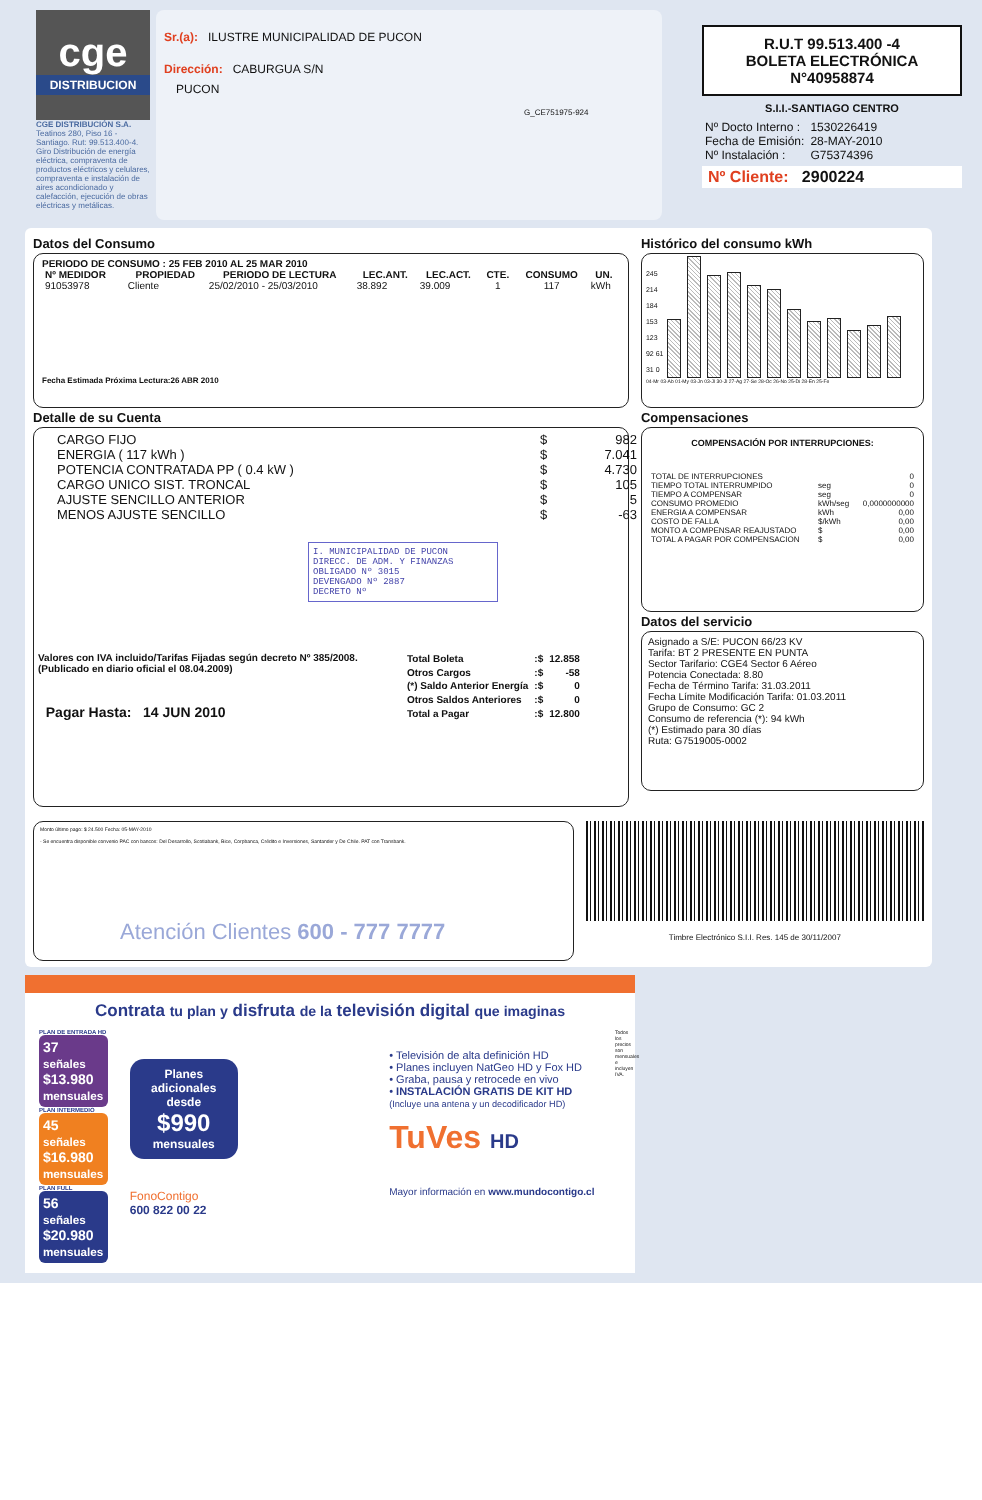cge
DISTRIBUCION
CGE DISTRIBUCIÓN S.A.
Teatinos 280, Piso 16 - Santiago. Rut: 99.513.400-4. Giro Distribución de energía eléctrica, compraventa de productos eléctricos y celulares, compraventa e instalación de aires acondicionado y calefacción, ejecución de obras eléctricas y metálicas.
Sr.(a): ILUSTRE MUNICIPALIDAD DE PUCON
Dirección: CABURGUA S/N
PUCON
G_CE751975-924
R.U.T 99.513.400 -4
BOLETA ELECTRÓNICA
N°40958874
S.I.I.-SANTIAGO CENTRO
| Nº Docto Interno : | 1530226419 |
| Fecha de Emisión: | 28-MAY-2010 |
| Nº Instalación : | G75374396 |
Nº Cliente: 2900224
Datos del Consumo
PERIODO DE CONSUMO : 25 FEB 2010 AL 25 MAR 2010
| Nº MEDIDOR | PROPIEDAD | PERIODO DE LECTURA | LEC.ANT. | LEC.ACT. | CTE. | CONSUMO | UN. |
| --- | --- | --- | --- | --- | --- | --- | --- |
| 91053978 | Cliente | 25/02/2010 - 25/03/2010 | 38.892 | 39.009 | 1 | 117 | kWh |
Fecha Estimada Próxima Lectura:26 ABR 2010
Detalle de su Cuenta
| CARGO FIJO | $ | 982 |
| ENERGIA ( 117 kWh ) | $ | 7.041 |
| POTENCIA CONTRATADA PP ( 0.4 kW ) | $ | 4.730 |
| CARGO UNICO SIST. TRONCAL | $ | 105 |
| AJUSTE SENCILLO ANTERIOR | $ | 5 |
| MENOS AJUSTE SENCILLO | $ | -63 |
I. MUNICIPALIDAD DE PUCON
DIRECC. DE ADM. Y FINANZAS
OBLIGADO Nº 3015
DEVENGADO Nº 2887
DECRETO Nº
Valores con IVA incluido/Tarifas Fijadas según decreto Nº 385/2008. (Publicado en diario oficial el 08.04.2009)
Pagar Hasta: 14 JUN 2010
| Total Boleta | :$ | 12.858 |
| Otros Cargos | :$ | -58 |
| (*) Saldo Anterior Energía | :$ | 0 |
| Otros Saldos Anteriores | :$ | 0 |
| Total a Pagar | :$ | 12.800 |
Histórico del consumo kWh
245 214 184 153 123 92 61 31 0
04-Mr 03-Ab 01-My 03-Jn 03-Jl 30-Jl 27-Ag 27-Se 28-Oc 26-No 25-Di 28-En 25-Fe
Compensaciones
COMPENSACIÓN POR INTERRUPCIONES:
| TOTAL DE INTERRUPCIONES | | 0 |
| TIEMPO TOTAL INTERRUMPIDO | seg | 0 |
| TIEMPO A COMPENSAR | seg | 0 |
| CONSUMO PROMEDIO | kWh/seg | 0,0000000000 |
| ENERGIA A COMPENSAR | kWh | 0,00 |
| COSTO DE FALLA | $/kWh | 0,00 |
| MONTO A COMPENSAR REAJUSTADO | $ | 0,00 |
| TOTAL A PAGAR POR COMPENSACION | $ | 0,00 |
Datos del servicio
Asignado a S/E: PUCON 66/23 KV
Tarifa: BT 2 PRESENTE EN PUNTA
Sector Tarifario: CGE4 Sector 6 Aéreo
Potencia Conectada: 8.80
Fecha de Término Tarifa: 31.03.2011
Fecha Límite Modificación Tarifa: 01.03.2011
Grupo de Consumo: GC 2
Consumo de referencia (*): 94 kWh
(*) Estimado para 30 días
Ruta: G7519005-0002
Monto último pago: $ 24.500 Fecha: 05-MAY-2010
- Se encuentra disponible convenio PAC con bancos: Del Desarrollo, Scotiabank, Bice, Corpbanca, Crédito e Inversiones, Santander y De Chile. PAT con Transbank.
Atención Clientes 600 - 777 7777
Timbre Electrónico S.I.I. Res. 145 de 30/11/2007
Contrata tu plan y disfruta de la televisión digital que imaginas
PLAN DE ENTRADA HD
37 señales
$13.980
mensuales
PLAN INTERMEDIO
45 señales
$16.980
mensuales
PLAN FULL
56 señales
$20.980
mensuales
Planes adicionales desde
$990
mensuales
FonoContigo
600 822 00 22
• Televisión de alta definición HD
• Planes incluyen NatGeo HD y Fox HD
• Graba, pausa y retrocede en vivo
• INSTALACIÓN GRATIS DE KIT HD
(Incluye una antena y un decodificador HD)
TuVes HD
Mayor información en www.mundocontigo.cl
Todos los precios son mensuales e incluyen IVA.